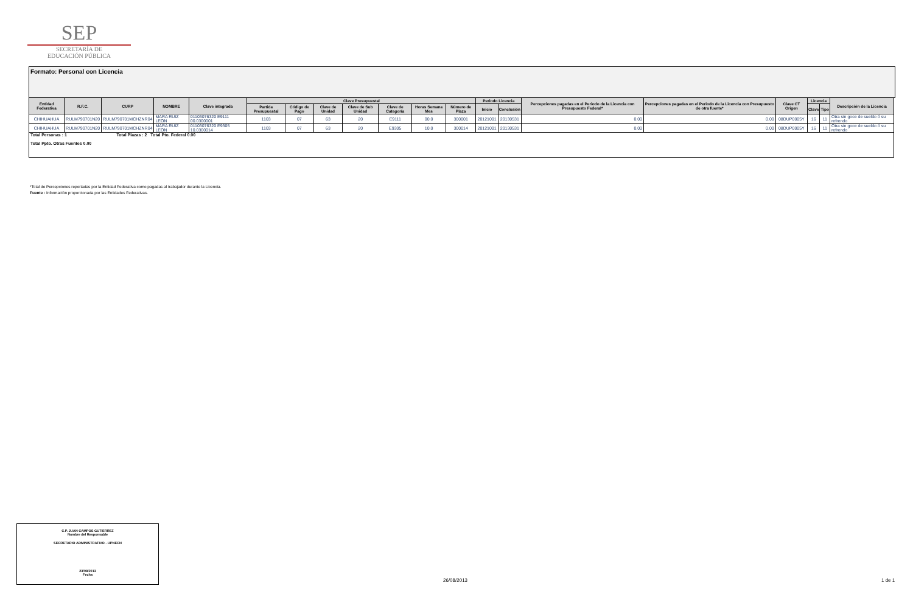SEP
SECRETARÍA DE
EDUCACIÓN PÚBLICA
Formato: Personal con Licencia
| Entidad Federativa | R.F.C. | CURP | NOMBRE | Clave integrada | Clave Presupuestal | | | | | | | Periodo Licencia | | Percepciones pagadas en el Periodo de la Licencia con Presupuesto Federal* | Percepciones pagadas en el Periodo de la Licencia con Presupuesto de otra fuente* | Clave CT Origen | Licencia | | Descripción de la Licencia |
| --- | --- | --- | --- | --- | --- | --- | --- | --- | --- | --- | --- | --- | --- | --- | --- | --- | --- | --- | --- |
| | | | | | Partida Presupuestal | Código de Pago | Clave de Unidad | Clave de Sub Unidad | Clave de Categoría | Horas Semana Mes | Número de Plaza | Inicio | Conclusión | | | | Clave | Tipo | |
| CHIHUAHUA | RULM790701N20 | RULM790701MCHZNR04 | MARA RUIZ LEON | 01103076320 E9111 00.0300001 | 1103 | 07 | 63 | 20 | E9111 | 00.0 | 300001 | 20121001 | 20130531 | 0.00 | 0.00 | 08DUP0005Y | 16 | 11 | Otra sin goce de sueldo ó su refrendo |
| CHIHUAHUA | RULM790701N20 | RULM790701MCHZNR04 | MARA RUIZ LEON | 01103076320 E9305 10.0300014 | 1103 | 07 | 63 | 20 | E9305 | 10.0 | 300014 | 20121001 | 20130531 | 0.00 | 0.00 | 08DUP0005Y | 16 | 11 | Otra sin goce de sueldo ó su refrendo |
| Total Personas : 1 Total Plazas : 2 Total Pto. Federal 0.00 Total Ppto. Otras Fuentes 0.00 | | | | | | | | | | | | | | | | | | | |
*Total de Percepciones reportadas por la Entidad Federativa como pagadas al trabajador durante la Licencia.
Fuente : Información proporcionada por las Entidades Federativas.
C.P. JUAN CAMPOS GUTIERREZ
Nombre del Responsable
SECRETARIO ADMINISTRATIVO - UPNECH
23/08/2013
Fecha
26/08/2013 1 de 1